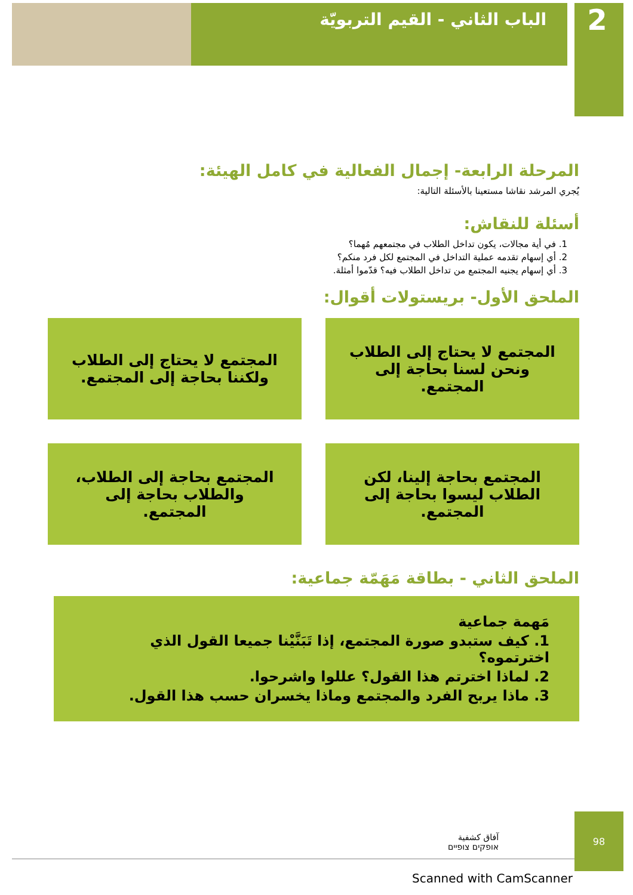2
الباب الثاني - القيم التربويّة
المرحلة الرابعة- إجمال الفعالية في كامل الهيئة:
يُجري المرشد نقاشا مستعينا بالأسئلة التالية:
أسئلة للنقاش:
1. في أية مجالات، يكون تداخل الطلاب في مجتمعهم مُهما؟
2. أي إسهام تقدمه عملية التداخل في المجتمع لكل فرد منكم؟
3. أي إسهام يجنيه المجتمع من تداخل الطلاب فيه؟ قدّموا أمثلة.
الملحق الأول- بريستولات أقوال:
المجتمع لا يحتاج إلى الطلاب ونحن لسنا بحاجة إلى المجتمع.
المجتمع لا يحتاج إلى الطلاب ولكننا بحاجة إلى المجتمع.
المجتمع بحاجة إلينا، لكن الطلاب ليسوا بحاجة إلى المجتمع.
المجتمع بحاجة إلى الطلاب، والطلاب بحاجة إلى المجتمع.
الملحق الثاني - بطاقة مَهَمّة جماعية:
مَهمة جماعية
1. كيف ستبدو صورة المجتمع، إذا تَبَنَّيْنا جميعا القول الذي اخترتموه؟
2. لماذا اخترتم هذا القول؟ عللوا واشرحوا.
3. ماذا يربح الفرد والمجتمع وماذا يخسران حسب هذا القول.
آفاق كشفية
אופקים צופיים
98
Scanned with CamScanner